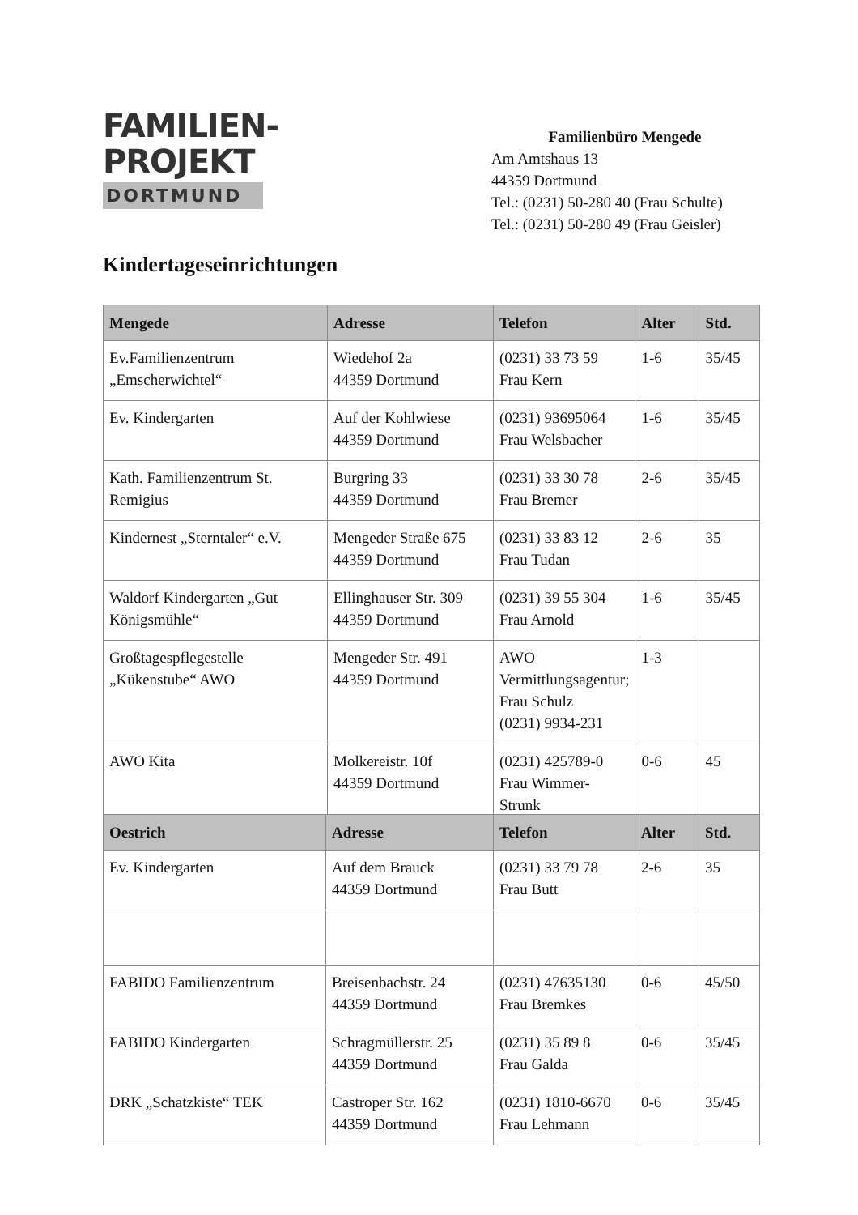FAMILIEN-
PROJEKT
DORTMUND
Familienbüro Mengede
Am Amtshaus 13
44359 Dortmund
Tel.: (0231) 50-280 40 (Frau Schulte)
Tel.: (0231) 50-280 49 (Frau Geisler)
Kindertageseinrichtungen
| Mengede | Adresse | Telefon | Alter | Std. |
| --- | --- | --- | --- | --- |
| Ev.Familienzentrum „Emscherwichtel“ | Wiedehof 2a 44359 Dortmund | (0231) 33 73 59 Frau Kern | 1-6 | 35/45 |
| Ev. Kindergarten | Auf der Kohlwiese 44359 Dortmund | (0231) 93695064 Frau Welsbacher | 1-6 | 35/45 |
| Kath. Familienzentrum St. Remigius | Burgring 33 44359 Dortmund | (0231) 33 30 78 Frau Bremer | 2-6 | 35/45 |
| Kindernest „Sterntaler“ e.V. | Mengeder Straße 675 44359 Dortmund | (0231) 33 83 12 Frau Tudan | 2-6 | 35 |
| Waldorf Kindergarten „Gut Königsmühle“ | Ellinghauser Str. 309 44359 Dortmund | (0231) 39 55 304 Frau Arnold | 1-6 | 35/45 |
| Großtagespflegestelle „Kükenstube“ AWO | Mengeder Str. 491 44359 Dortmund | AWO Vermittlungsagentur; Frau Schulz (0231) 9934-231 | 1-3 | |
| AWO Kita | Molkereistr. 10f 44359 Dortmund | (0231) 425789-0 Frau Wimmer-Strunk | 0-6 | 45 |
| Oestrich | Adresse | Telefon | Alter | Std. |
| --- | --- | --- | --- | --- |
| Ev. Kindergarten | Auf dem Brauck 44359 Dortmund | (0231) 33 79 78 Frau Butt | 2-6 | 35 |
| FABIDO Familienzentrum | Breisenbachstr. 24 44359 Dortmund | (0231) 47635130 Frau Bremkes | 0-6 | 45/50 |
| FABIDO Kindergarten | Schragmüllerstr. 25 44359 Dortmund | (0231) 35 89 8 Frau Galda | 0-6 | 35/45 |
| DRK „Schatzkiste“ TEK | Castroper Str. 162 44359 Dortmund | (0231) 1810-6670 Frau Lehmann | 0-6 | 35/45 |